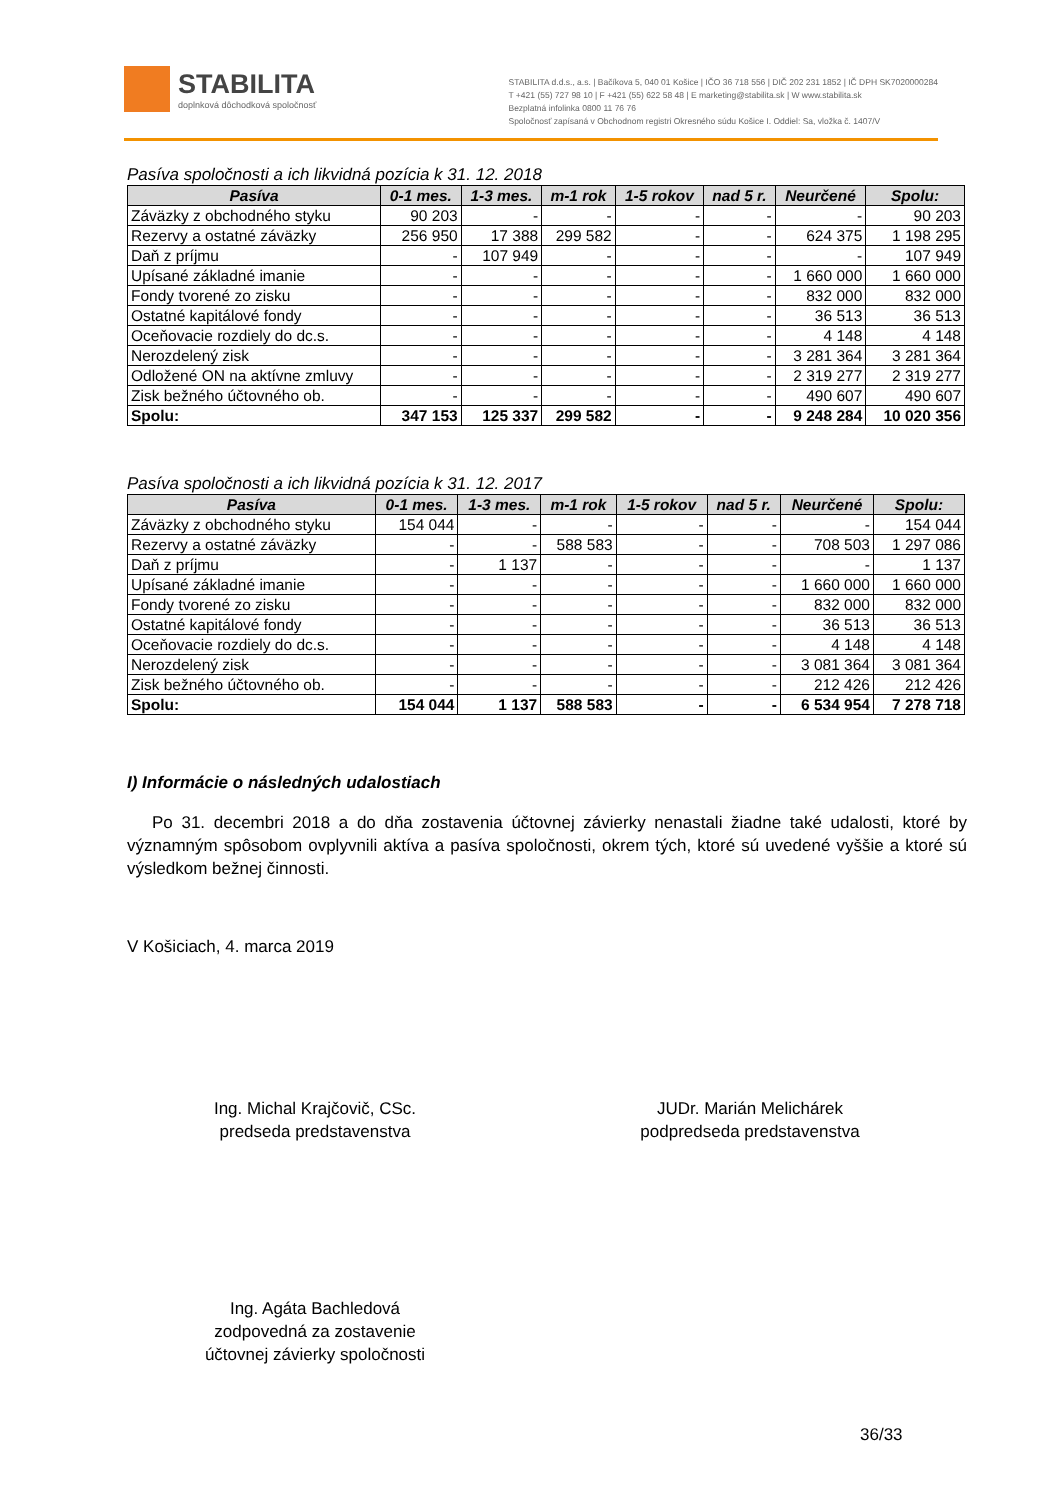STABILITA
doplnková dôchodková spoločnosť
STABILITA d.d.s., a.s. | Bačíkova 5, 040 01 Košice | IČO 36 718 556 | DIČ 202 231 1852 | IČ DPH SK7020000284
T +421 (55) 727 98 10 | F +421 (55) 622 58 48 | E marketing@stabilita.sk | W www.stabilita.sk
Bezplatná infolinka 0800 11 76 76
Spoločnosť zapísaná v Obchodnom registri Okresného súdu Košice I. Oddiel: Sa, vložka č. 1407/V
Pasíva spoločnosti a ich likvidná pozícia k 31. 12. 2018
| Pasíva | 0-1 mes. | 1-3 mes. | m-1 rok | 1-5 rokov | nad 5 r. | Neurčené | Spolu: |
| --- | --- | --- | --- | --- | --- | --- | --- |
| Záväzky z obchodného styku | 90 203 | - | - | - | - | - | 90 203 |
| Rezervy a ostatné záväzky | 256 950 | 17 388 | 299 582 | - | - | 624 375 | 1 198 295 |
| Daň z príjmu | - | 107 949 | - | - | - | - | 107 949 |
| Upísané základné imanie | - | - | - | - | - | 1 660 000 | 1 660 000 |
| Fondy tvorené zo zisku | - | - | - | - | - | 832 000 | 832 000 |
| Ostatné kapitálové fondy | - | - | - | - | - | 36 513 | 36 513 |
| Oceňovacie rozdiely do dc.s. | - | - | - | - | - | 4 148 | 4 148 |
| Nerozdelený zisk | - | - | - | - | - | 3 281 364 | 3 281 364 |
| Odložené ON na aktívne zmluvy | - | - | - | - | - | 2 319 277 | 2 319 277 |
| Zisk bežného účtovného ob. | - | - | - | - | - | 490 607 | 490 607 |
| Spolu: | 347 153 | 125 337 | 299 582 | - | - | 9 248 284 | 10 020 356 |
Pasíva spoločnosti a ich likvidná pozícia k 31. 12. 2017
| Pasíva | 0-1 mes. | 1-3 mes. | m-1 rok | 1-5 rokov | nad 5 r. | Neurčené | Spolu: |
| --- | --- | --- | --- | --- | --- | --- | --- |
| Záväzky z obchodného styku | 154 044 | - | - | - | - | - | 154 044 |
| Rezervy a ostatné záväzky | - | - | 588 583 | - | - | 708 503 | 1 297 086 |
| Daň z príjmu | - | 1 137 | - | - | - | - | 1 137 |
| Upísané základné imanie | - | - | - | - | - | 1 660 000 | 1 660 000 |
| Fondy tvorené zo zisku | - | - | - | - | - | 832 000 | 832 000 |
| Ostatné kapitálové fondy | - | - | - | - | - | 36 513 | 36 513 |
| Oceňovacie rozdiely do dc.s. | - | - | - | - | - | 4 148 | 4 148 |
| Nerozdelený zisk | - | - | - | - | - | 3 081 364 | 3 081 364 |
| Zisk bežného účtovného ob. | - | - | - | - | - | 212 426 | 212 426 |
| Spolu: | 154 044 | 1 137 | 588 583 | - | - | 6 534 954 | 7 278 718 |
I) Informácie o následných udalostiach
Po 31. decembri 2018 a do dňa zostavenia účtovnej závierky nenastali žiadne také udalosti, ktoré by významným spôsobom ovplyvnili aktíva a pasíva spoločnosti, okrem tých, ktoré sú uvedené vyššie a ktoré sú výsledkom bežnej činnosti.
V Košiciach, 4. marca 2019
Ing. Michal Krajčovič, CSc.
predseda predstavenstva
JUDr. Marián Melichárek
podpredseda predstavenstva
Ing. Agáta Bachledová
zodpovedná za zostavenie
účtovnej závierky spoločnosti
36/33